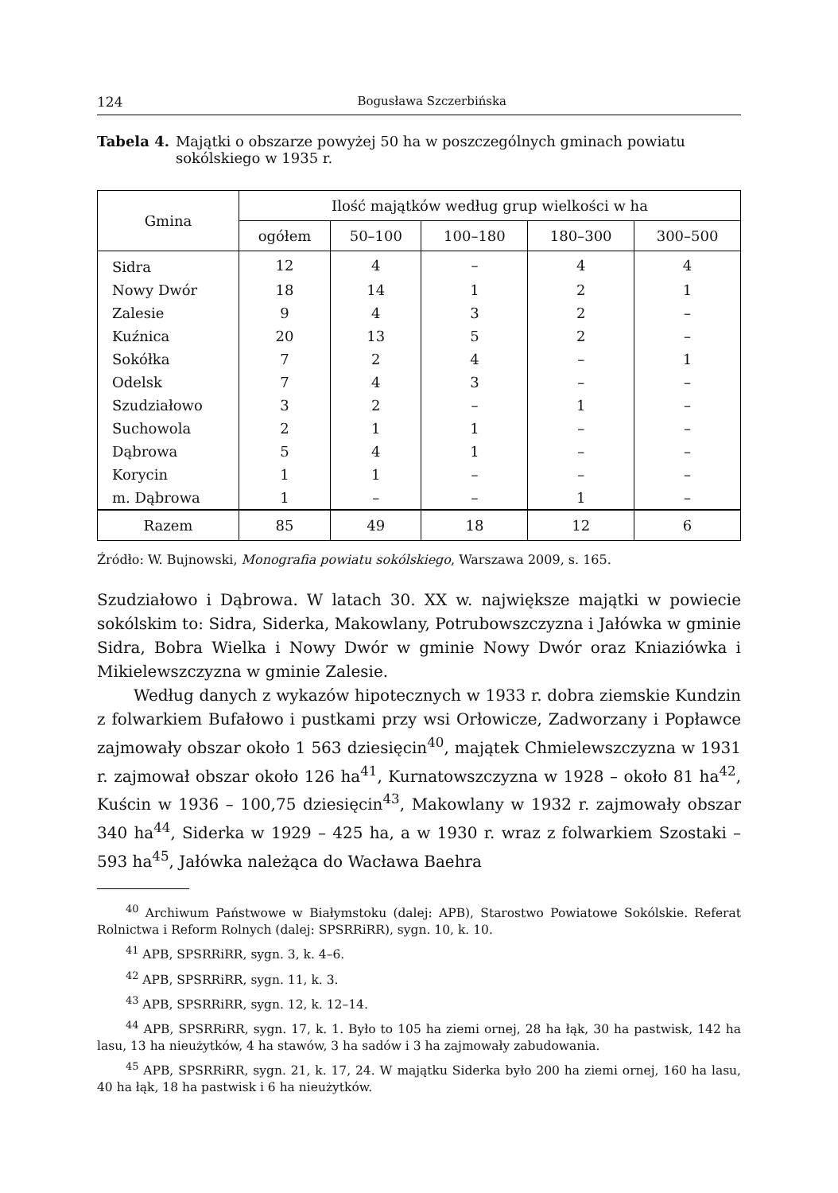124 Bogusława Szczerbińska
Tabela 4. Majątki o obszarze powyżej 50 ha w poszczególnych gminach powiatu sokólskiego w 1935 r.
| Gmina | Ilość majątków według grup wielkości w ha | | | | |
| --- | --- | --- | --- | --- | --- |
| | ogółem | 50–100 | 100–180 | 180–300 | 300–500 |
| Sidra | 12 | 4 | – | 4 | 4 |
| Nowy Dwór | 18 | 14 | 1 | 2 | 1 |
| Zalesie | 9 | 4 | 3 | 2 | – |
| Kuźnica | 20 | 13 | 5 | 2 | – |
| Sokółka | 7 | 2 | 4 | – | 1 |
| Odelsk | 7 | 4 | 3 | – | – |
| Szudziałowo | 3 | 2 | – | 1 | – |
| Suchowola | 2 | 1 | 1 | – | – |
| Dąbrowa | 5 | 4 | 1 | – | – |
| Korycin | 1 | 1 | – | – | – |
| m. Dąbrowa | 1 | – | – | 1 | – |
| Razem | 85 | 49 | 18 | 12 | 6 |
Źródło: W. Bujnowski, Monografia powiatu sokólskiego, Warszawa 2009, s. 165.
Szudziałowo i Dąbrowa. W latach 30. XX w. największe majątki w powiecie sokólskim to: Sidra, Siderka, Makowlany, Potrubowszczyzna i Jałówka w gminie Sidra, Bobra Wielka i Nowy Dwór w gminie Nowy Dwór oraz Kniaziówka i Mikielewszczyzna w gminie Zalesie.
Według danych z wykazów hipotecznych w 1933 r. dobra ziemskie Kundzin z folwarkiem Bufałowo i pustkami przy wsi Orłowicze, Zadworzany i Popławce zajmowały obszar około 1 563 dziesięcin<sup>40</sup>, majątek Chmielewszczyzna w 1931 r. zajmował obszar około 126 ha<sup>41</sup>, Kurnatowszczyzna w 1928 – około 81 ha<sup>42</sup>, Kuścin w 1936 – 100,75 dziesięcin<sup>43</sup>, Makowlany w 1932 r. zajmowały obszar 340 ha<sup>44</sup>, Siderka w 1929 – 425 ha, a w 1930 r. wraz z folwarkiem Szostaki – 593 ha<sup>45</sup>, Jałówka należąca do Wacława Baehra
<sup>40</sup> Archiwum Państwowe w Białymstoku (dalej: APB), Starostwo Powiatowe Sokólskie. Referat Rolnictwa i Reform Rolnych (dalej: SPSRRiRR), sygn. 10, k. 10.
<sup>41</sup> APB, SPSRRiRR, sygn. 3, k. 4–6.
<sup>42</sup> APB, SPSRRiRR, sygn. 11, k. 3.
<sup>43</sup> APB, SPSRRiRR, sygn. 12, k. 12–14.
<sup>44</sup> APB, SPSRRiRR, sygn. 17, k. 1. Było to 105 ha ziemi ornej, 28 ha łąk, 30 ha pastwisk, 142 ha lasu, 13 ha nieużytków, 4 ha stawów, 3 ha sadów i 3 ha zajmowały zabudowania.
<sup>45</sup> APB, SPSRRiRR, sygn. 21, k. 17, 24. W majątku Siderka było 200 ha ziemi ornej, 160 ha lasu, 40 ha łąk, 18 ha pastwisk i 6 ha nieużytków.